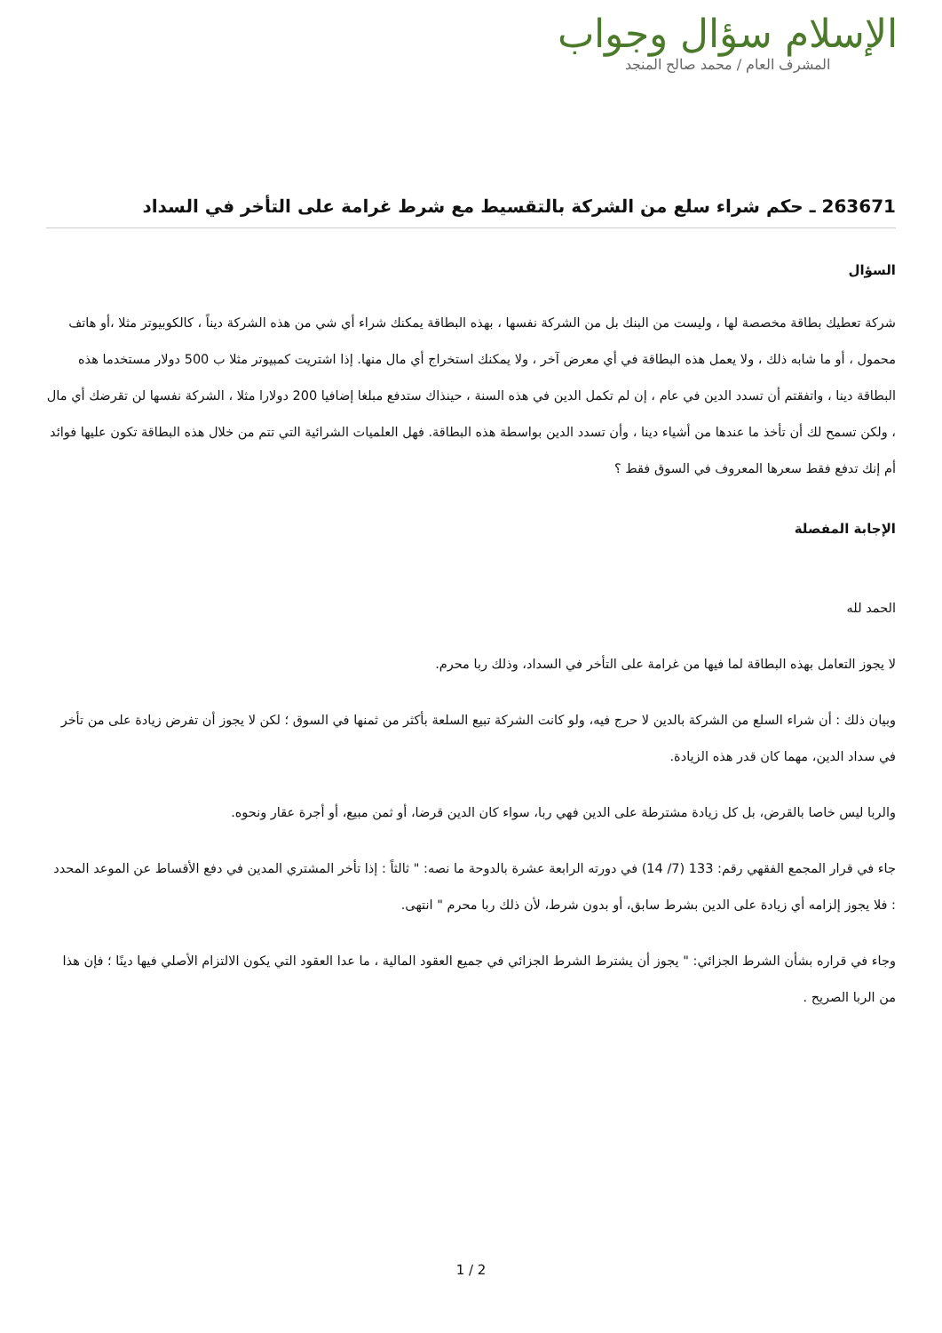الإسلام سؤال وجواب
المشرف العام / محمد صالح المنجد
263671 ـ حكم شراء سلع من الشركة بالتقسيط مع شرط غرامة على التأخر في السداد
السؤال
شركة تعطيك بطاقة مخصصة لها ، وليست من البنك بل من الشركة نفسها ، بهذه البطاقة يمكنك شراء أي شي من هذه الشركة ديناً ، كالكوبيوتر مثلا ،أو هاتف محمول ، أو ما شابه ذلك ، ولا يعمل هذه البطاقة في أي معرض آخر ، ولا يمكنك استخراج أي مال منها. إذا اشتريت كمبيوتر مثلا ب 500 دولار مستخدما هذه البطاقة دينا ، واتفقتم أن تسدد الدين في عام ، إن لم تكمل الدين في هذه السنة ، حينذاك ستدفع مبلغا إضافيا 200 دولارا مثلا ، الشركة نفسها لن تقرضك أي مال ، ولكن تسمح لك أن تأخذ ما عندها من أشياء دينا ، وأن تسدد الدين بواسطة هذه البطاقة. فهل العلميات الشرائية التي تتم من خلال هذه البطاقة تكون عليها فوائد أم إنك تدفع فقط سعرها المعروف في السوق فقط ؟
الإجابة المفصلة
الحمد لله
لا يجوز التعامل بهذه البطاقة لما فيها من غرامة على التأخر في السداد، وذلك ربا محرم.
وبيان ذلك : أن شراء السلع من الشركة بالدين لا حرج فيه، ولو كانت الشركة تبيع السلعة بأكثر من ثمنها في السوق ؛ لكن لا يجوز أن تفرض زيادة على من تأخر في سداد الدين، مهما كان قدر هذه الزيادة.
والربا ليس خاصا بالقرض، بل كل زيادة مشترطة على الدين فهي ربا، سواء كان الدين قرضا، أو ثمن مبيع، أو أجرة عقار ونحوه.
جاء في قرار المجمع الفقهي رقم: 133 (7/ 14) في دورته الرابعة عشرة بالدوحة ما نصه: " ثالثاً : إذا تأخر المشتري المدين في دفع الأقساط عن الموعد المحدد : فلا يجوز إلزامه أي زيادة على الدين بشرط سابق، أو بدون شرط، لأن ذلك ربا محرم " انتهى.
وجاء في قراره بشأن الشرط الجزائي: " يجوز أن يشترط الشرط الجزائي في جميع العقود المالية ، ما عدا العقود التي يكون الالتزام الأصلي فيها دينًا ؛ فإن هذا من الربا الصريح .
1 / 2